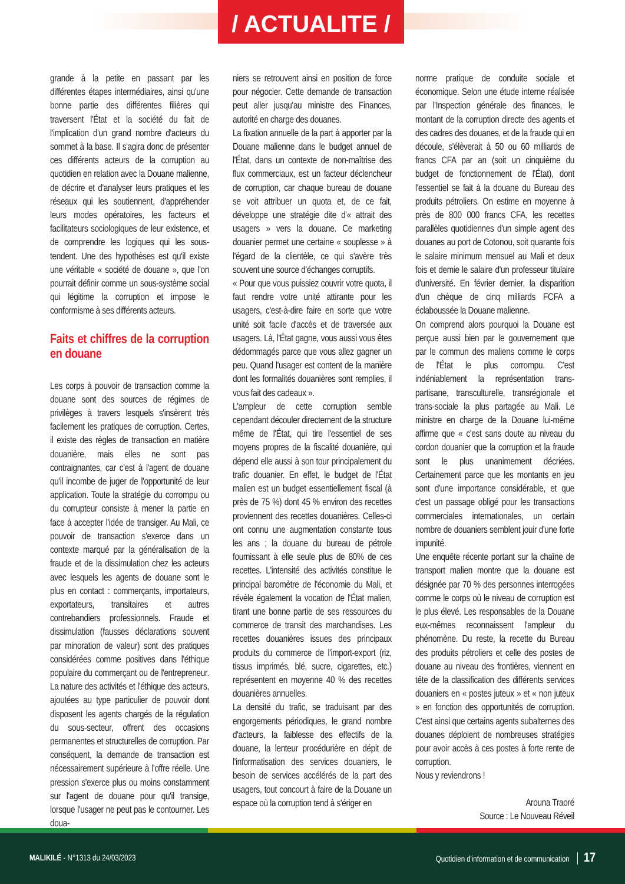/ ACTUALITE /
grande à la petite en passant par les différentes étapes intermédiaires, ainsi qu'une bonne partie des différentes filières qui traversent l'État et la société du fait de l'implication d'un grand nombre d'acteurs du sommet à la base. Il s'agira donc de présenter ces différents acteurs de la corruption au quotidien en relation avec la Douane malienne, de décrire et d'analyser leurs pratiques et les réseaux qui les soutiennent, d'appréhender leurs modes opératoires, les facteurs et facilitateurs sociologiques de leur existence, et de comprendre les logiques qui les sous-tendent. Une des hypothèses est qu'il existe une véritable « société de douane », que l'on pourrait définir comme un sous-système social qui légitime la corruption et impose le conformisme à ses différents acteurs.
Faits et chiffres de la corruption en douane
Les corps à pouvoir de transaction comme la douane sont des sources de régimes de privilèges à travers lesquels s'insèrent très facilement les pratiques de corruption. Certes, il existe des règles de transaction en matière douanière, mais elles ne sont pas contraignantes, car c'est à l'agent de douane qu'il incombe de juger de l'opportunité de leur application. Toute la stratégie du corrompu ou du corrupteur consiste à mener la partie en face à accepter l'idée de transiger. Au Mali, ce pouvoir de transaction s'exerce dans un contexte marqué par la généralisation de la fraude et de la dissimulation chez les acteurs avec lesquels les agents de douane sont le plus en contact : commerçants, importateurs, exportateurs, transitaires et autres contrebandiers professionnels. Fraude et dissimulation (fausses déclarations souvent par minoration de valeur) sont des pratiques considérées comme positives dans l'éthique populaire du commerçant ou de l'entrepreneur. La nature des activités et l'éthique des acteurs, ajoutées au type particulier de pouvoir dont disposent les agents chargés de la régulation du sous-secteur, offrent des occasions permanentes et structurelles de corruption. Par conséquent, la demande de transaction est nécessairement supérieure à l'offre réelle. Une pression s'exerce plus ou moins constamment sur l'agent de douane pour qu'il transige, lorsque l'usager ne peut pas le contourner. Les doua-
niers se retrouvent ainsi en position de force pour négocier. Cette demande de transaction peut aller jusqu'au ministre des Finances, autorité en charge des douanes.
La fixation annuelle de la part à apporter par la Douane malienne dans le budget annuel de l'État, dans un contexte de non-maîtrise des flux commerciaux, est un facteur déclencheur de corruption, car chaque bureau de douane se voit attribuer un quota et, de ce fait, développe une stratégie dite d'« attrait des usagers » vers la douane. Ce marketing douanier permet une certaine « souplesse » à l'égard de la clientèle, ce qui s'avère très souvent une source d'échanges corruptifs.
« Pour que vous puissiez couvrir votre quota, il faut rendre votre unité attirante pour les usagers, c'est-à-dire faire en sorte que votre unité soit facile d'accès et de traversée aux usagers. Là, l'État gagne, vous aussi vous êtes dédommagés parce que vous allez gagner un peu. Quand l'usager est content de la manière dont les formalités douanières sont remplies, il vous fait des cadeaux ».
L'ampleur de cette corruption semble cependant découler directement de la structure même de l'État, qui tire l'essentiel de ses moyens propres de la fiscalité douanière, qui dépend elle aussi à son tour principalement du trafic douanier. En effet, le budget de l'État malien est un budget essentiellement fiscal (à près de 75 %) dont 45 % environ des recettes proviennent des recettes douanières. Celles-ci ont connu une augmentation constante tous les ans ; la douane du bureau de pétrole fournissant à elle seule plus de 80% de ces recettes. L'intensité des activités constitue le principal baromètre de l'économie du Mali, et révèle également la vocation de l'État malien, tirant une bonne partie de ses ressources du commerce de transit des marchandises. Les recettes douanières issues des principaux produits du commerce de l'import-export (riz, tissus imprimés, blé, sucre, cigarettes, etc.) représentent en moyenne 40 % des recettes douanières annuelles.
La densité du trafic, se traduisant par des engorgements périodiques, le grand nombre d'acteurs, la faiblesse des effectifs de la douane, la lenteur procédurière en dépit de l'informatisation des services douaniers, le besoin de services accélérés de la part des usagers, tout concourt à faire de la Douane un espace où la corruption tend à s'ériger en
norme pratique de conduite sociale et économique. Selon une étude interne réalisée par l'Inspection générale des finances, le montant de la corruption directe des agents et des cadres des douanes, et de la fraude qui en découle, s'élèverait à 50 ou 60 milliards de francs CFA par an (soit un cinquième du budget de fonctionnement de l'État), dont l'essentiel se fait à la douane du Bureau des produits pétroliers. On estime en moyenne à près de 800 000 francs CFA, les recettes parallèles quotidiennes d'un simple agent des douanes au port de Cotonou, soit quarante fois le salaire minimum mensuel au Mali et deux fois et demie le salaire d'un professeur titulaire d'université. En février dernier, la disparition d'un chèque de cinq milliards FCFA a éclaboussée la Douane malienne.
On comprend alors pourquoi la Douane est perçue aussi bien par le gouvernement que par le commun des maliens comme le corps de l'État le plus corrompu. C'est indéniablement la représentation trans-partisane, transculturelle, transrégionale et trans-sociale la plus partagée au Mali. Le ministre en charge de la Douane lui-même affirme que « c'est sans doute au niveau du cordon douanier que la corruption et la fraude sont le plus unanimement décriées. Certainement parce que les montants en jeu sont d'une importance considérable, et que c'est un passage obligé pour les transactions commerciales internationales, un certain nombre de douaniers semblent jouir d'une forte impunité.
Une enquête récente portant sur la chaîne de transport malien montre que la douane est désignée par 70 % des personnes interrogées comme le corps où le niveau de corruption est le plus élevé. Les responsables de la Douane eux-mêmes reconnaissent l'ampleur du phénomène. Du reste, la recette du Bureau des produits pétroliers et celle des postes de douane au niveau des frontières, viennent en tête de la classification des différents services douaniers en « postes juteux » et « non juteux » en fonction des opportunités de corruption. C'est ainsi que certains agents subalternes des douanes déploient de nombreuses stratégies pour avoir accès à ces postes à forte rente de corruption.
Nous y reviendrons !
Arouna Traoré
Source : Le Nouveau Réveil
MALIKILÉ - N°1313 du 24/03/2023
Quotidien d'information et de communication 17